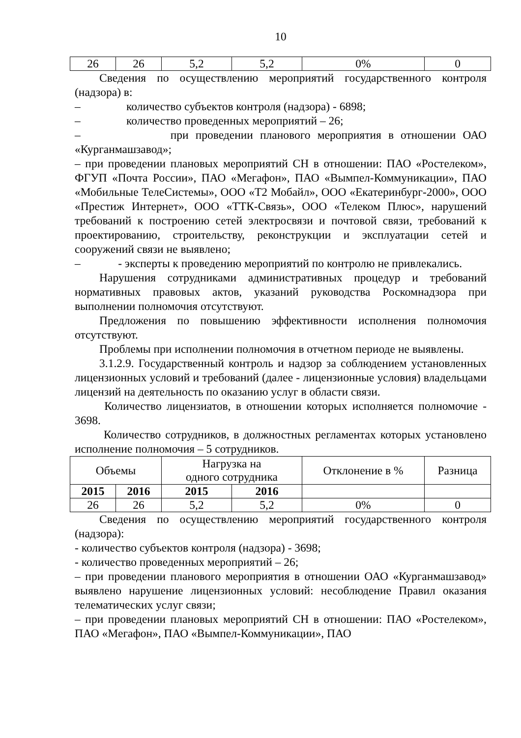10
| 26 | 26 | 5,2 | 5,2 | 0% | 0 |
Сведения по осуществлению мероприятий государственного контроля (надзора) в:
– количество субъектов контроля (надзора) - 6898;
– количество проведенных мероприятий – 26;
– при проведении планового мероприятия в отношении ОАО «Курганмашзавод»;
– при проведении плановых мероприятий СН в отношении: ПАО «Ростелеком», ФГУП «Почта России», ПАО «Мегафон», ПАО «Вымпел-Коммуникации», ПАО «Мобильные ТелеСистемы», ООО «Т2 Мобайл», ООО «Екатеринбург-2000», ООО «Престиж Интернет», ООО «ТТК-Связь», ООО «Телеком Плюс», нарушений требований к построению сетей электросвязи и почтовой связи, требований к проектированию, строительству, реконструкции и эксплуатации сетей и сооружений связи не выявлено;
– - эксперты к проведению мероприятий по контролю не привлекались.
Нарушения сотрудниками административных процедур и требований нормативных правовых актов, указаний руководства Роскомнадзора при выполнении полномочия отсутствуют.
Предложения по повышению эффективности исполнения полномочия отсутствуют.
Проблемы при исполнении полномочия в отчетном периоде не выявлены.
3.1.2.9. Государственный контроль и надзор за соблюдением установленных лицензионных условий и требований (далее - лицензионные условия) владельцами лицензий на деятельность по оказанию услуг в области связи.
Количество лицензиатов, в отношении которых исполняется полномочие - 3698.
Количество сотрудников, в должностных регламентах которых установлено исполнение полномочия – 5 сотрудников.
| Объемы | | Нагрузка на одного сотрудника | | Отклонение в % | Разница |
| 2015 | 2016 | 2015 | 2016 | | |
| 26 | 26 | 5,2 | 5,2 | 0% | 0 |
Сведения по осуществлению мероприятий государственного контроля (надзора):
- количество субъектов контроля (надзора) - 3698;
- количество проведенных мероприятий – 26;
– при проведении планового мероприятия в отношении ОАО «Курганмашзавод» выявлено нарушение лицензионных условий: несоблюдение Правил оказания телематических услуг связи;
– при проведении плановых мероприятий СН в отношении: ПАО «Ростелеком», ПАО «Мегафон», ПАО «Вымпел-Коммуникации», ПАО